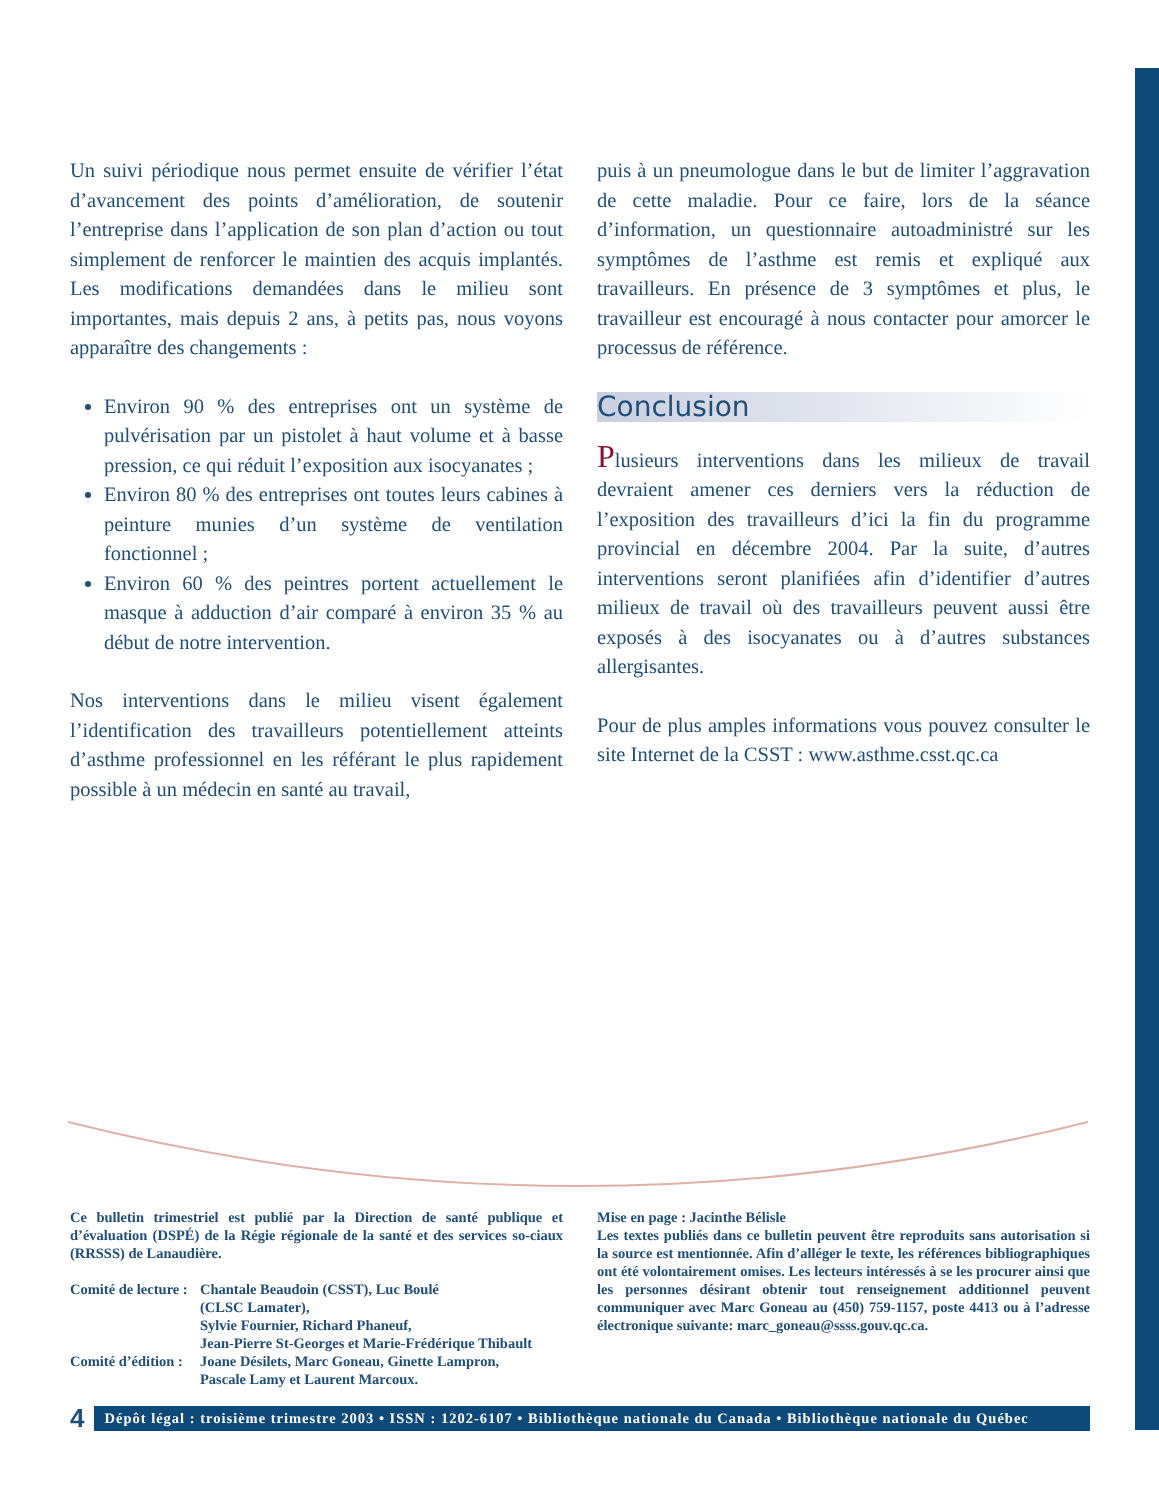Un suivi périodique nous permet ensuite de vérifier l’état d’avancement des points d’amélioration, de soutenir l’entreprise dans l’application de son plan d’action ou tout simplement de renforcer le maintien des acquis implantés. Les modifications demandées dans le milieu sont importantes, mais depuis 2 ans, à petits pas, nous voyons apparaître des changements :
Environ 90 % des entreprises ont un système de pulvérisation par un pistolet à haut volume et à basse pression, ce qui réduit l’exposition aux isocyanates ;
Environ 80 % des entreprises ont toutes leurs cabines à peinture munies d’un système de ventilation fonctionnel ;
Environ 60 % des peintres portent actuellement le masque à adduction d’air comparé à environ 35 % au début de notre intervention.
Nos interventions dans le milieu visent également l’identification des travailleurs potentiellement atteints d’asthme professionnel en les référant le plus rapidement possible à un médecin en santé au travail,
puis à un pneumologue dans le but de limiter l’aggravation de cette maladie. Pour ce faire, lors de la séance d’information, un questionnaire autoadministré sur les symptômes de l’asthme est remis et expliqué aux travailleurs. En présence de 3 symptômes et plus, le travailleur est encouragé à nous contacter pour amorcer le processus de référence.
Conclusion
Plusieurs interventions dans les milieux de travail devraient amener ces derniers vers la réduction de l’exposition des travailleurs d’ici la fin du programme provincial en décembre 2004. Par la suite, d’autres interventions seront planifiées afin d’identifier d’autres milieux de travail où des travailleurs peuvent aussi être exposés à des isocyanates ou à d’autres substances allergisantes.
Pour de plus amples informations vous pouvez consulter le site Internet de la CSST : www.asthme.csst.qc.ca
Ce bulletin trimestriel est publié par la Direction de santé publique et d’évaluation (DSPÉ) de la Régie régionale de la santé et des services so-ciaux (RRSSS) de Lanaudière.
| Comité de lecture : | Chantale Beaudoin (CSST), Luc Boulé (CLSC Lamater), Sylvie Fournier, Richard Phaneuf, Jean-Pierre St-Georges et Marie-Frédérique Thibault |
| Comité d’édition : | Joane Désilets, Marc Goneau, Ginette Lampron, Pascale Lamy et Laurent Marcoux. |
Mise en page : Jacinthe Bélisle
Les textes publiés dans ce bulletin peuvent être reproduits sans autorisation si la source est mentionnée. Afin d’alléger le texte, les références bibliographiques ont été volontairement omises. Les lecteurs intéressés à se les procurer ainsi que les personnes désirant obtenir tout renseignement additionnel peuvent communiquer avec Marc Goneau au (450) 759-1157, poste 4413 ou à l’adresse électronique suivante: marc_goneau@ssss.gouv.qc.ca.
4
Dépôt légal : troisième trimestre 2003 • ISSN : 1202-6107 • Bibliothèque nationale du Canada • Bibliothèque nationale du Québec